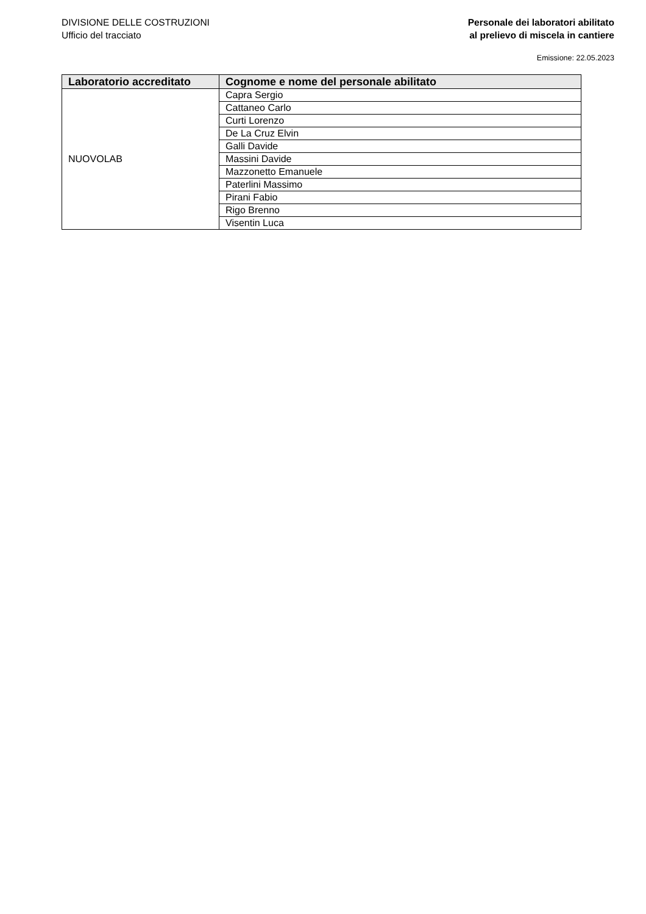DIVISIONE DELLE COSTRUZIONI
Ufficio del tracciato
Personale dei laboratori abilitato
al prelievo di miscela in cantiere
Emissione: 22.05.2023
| Laboratorio accreditato | Cognome e nome del personale abilitato |
| --- | --- |
| NUOVOLAB | Capra Sergio |
| | Cattaneo Carlo |
| | Curti Lorenzo |
| | De La Cruz Elvin |
| | Galli Davide |
| | Massini Davide |
| | Mazzonetto Emanuele |
| | Paterlini Massimo |
| | Pirani Fabio |
| | Rigo Brenno |
| | Visentin Luca |